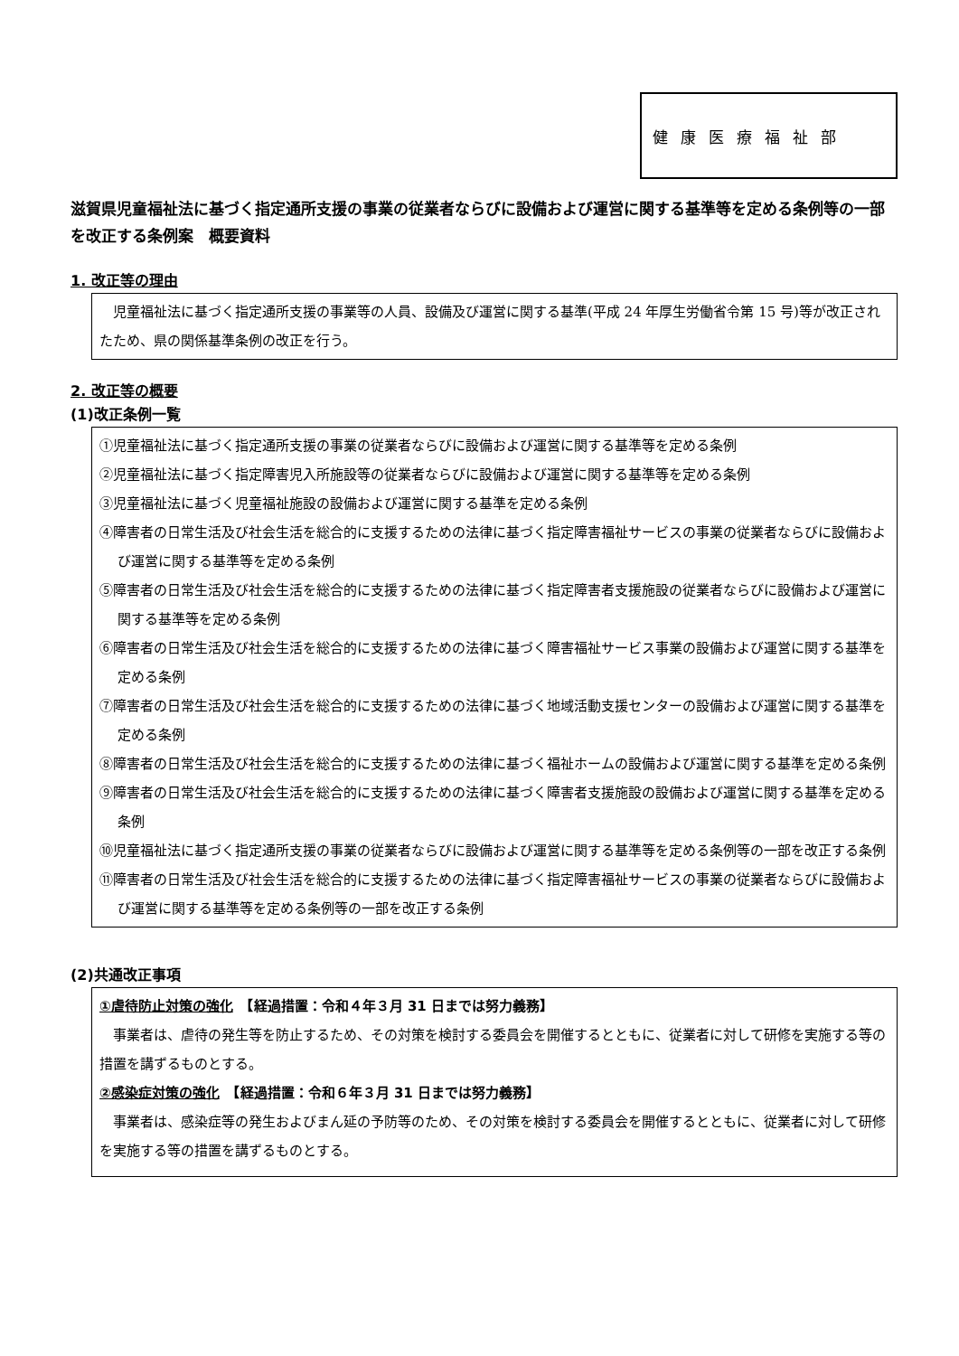健康医療福祉部
滋賀県児童福祉法に基づく指定通所支援の事業の従業者ならびに設備および運営に関する基準等を定める条例等の一部を改正する条例案　概要資料
1. 改正等の理由
　児童福祉法に基づく指定通所支援の事業等の人員、設備及び運営に関する基準(平成 24 年厚生労働省令第 15 号)等が改正されたため、県の関係基準条例の改正を行う。
2. 改正等の概要
(1)改正条例一覧
①児童福祉法に基づく指定通所支援の事業の従業者ならびに設備および運営に関する基準等を定める条例
②児童福祉法に基づく指定障害児入所施設等の従業者ならびに設備および運営に関する基準等を定める条例
③児童福祉法に基づく児童福祉施設の設備および運営に関する基準を定める条例
④障害者の日常生活及び社会生活を総合的に支援するための法律に基づく指定障害福祉サービスの事業の従業者ならびに設備および運営に関する基準等を定める条例
⑤障害者の日常生活及び社会生活を総合的に支援するための法律に基づく指定障害者支援施設の従業者ならびに設備および運営に関する基準等を定める条例
⑥障害者の日常生活及び社会生活を総合的に支援するための法律に基づく障害福祉サービス事業の設備および運営に関する基準を定める条例
⑦障害者の日常生活及び社会生活を総合的に支援するための法律に基づく地域活動支援センターの設備および運営に関する基準を定める条例
⑧障害者の日常生活及び社会生活を総合的に支援するための法律に基づく福祉ホームの設備および運営に関する基準を定める条例
⑨障害者の日常生活及び社会生活を総合的に支援するための法律に基づく障害者支援施設の設備および運営に関する基準を定める条例
⑩児童福祉法に基づく指定通所支援の事業の従業者ならびに設備および運営に関する基準等を定める条例等の一部を改正する条例
⑪障害者の日常生活及び社会生活を総合的に支援するための法律に基づく指定障害福祉サービスの事業の従業者ならびに設備および運営に関する基準等を定める条例等の一部を改正する条例
(2)共通改正事項
①虐待防止対策の強化　【経過措置：令和４年３月 31 日までは努力義務】
　事業者は、虐待の発生等を防止するため、その対策を検討する委員会を開催するとともに、従業者に対して研修を実施する等の措置を講ずるものとする。
②感染症対策の強化　【経過措置：令和６年３月 31 日までは努力義務】
　事業者は、感染症等の発生およびまん延の予防等のため、その対策を検討する委員会を開催するとともに、従業者に対して研修を実施する等の措置を講ずるものとする。